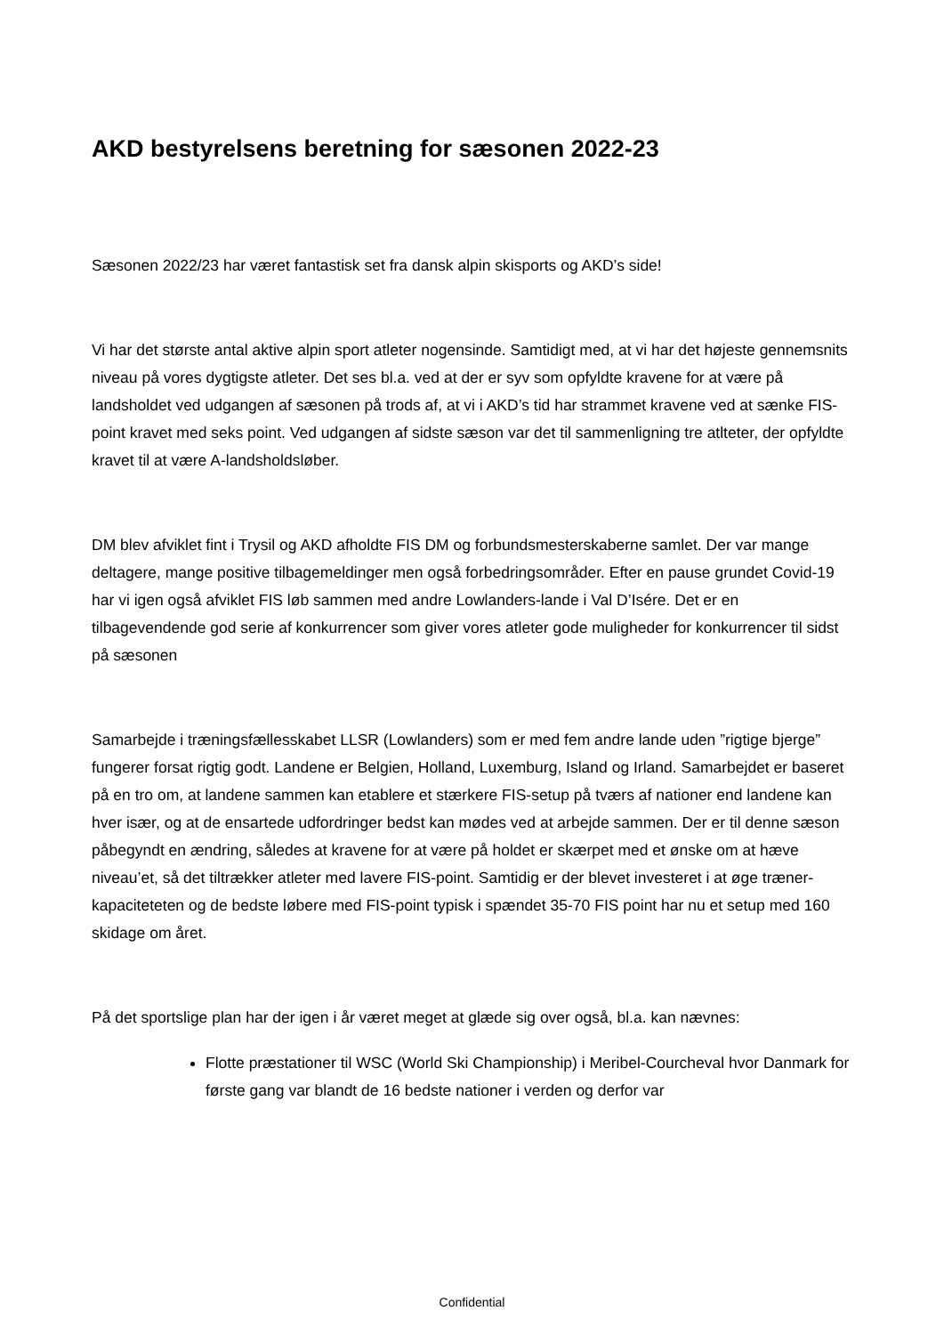AKD bestyrelsens beretning for sæsonen 2022-23
Sæsonen 2022/23 har været fantastisk set fra dansk alpin skisports og AKD’s side!
Vi har det største antal aktive alpin sport atleter nogensinde. Samtidigt med, at vi har det højeste gennemsnits niveau på vores dygtigste atleter. Det ses bl.a. ved at der er syv som opfyldte kravene for at være på landsholdet ved udgangen af sæsonen på trods af, at vi i AKD’s tid har strammet kravene ved at sænke FIS-point kravet med seks point. Ved udgangen af sidste sæson var det til sammenligning tre atlteter, der opfyldte kravet til at være A-landsholdsløber.
DM blev afviklet fint i Trysil og AKD afholdte FIS DM og forbundsmesterskaberne samlet. Der var mange deltagere, mange positive tilbagemeldinger men også forbedringsområder. Efter en pause grundet Covid-19 har vi igen også afviklet FIS løb sammen med andre Lowlanders-lande i Val D’Isére. Det er en tilbagevendende god serie af konkurrencer som giver vores atleter gode muligheder for konkurrencer til sidst på sæsonen
Samarbejde i træningsfællesskabet LLSR (Lowlanders) som er med fem andre lande uden ”rigtige bjerge” fungerer forsat rigtig godt. Landene er Belgien, Holland, Luxemburg, Island og Irland. Samarbejdet er baseret på en tro om, at landene sammen kan etablere et stærkere FIS-setup på tværs af nationer end landene kan hver især, og at de ensartede udfordringer bedst kan mødes ved at arbejde sammen. Der er til denne sæson påbegyndt en ændring, således at kravene for at være på holdet er skærpet med et ønske om at hæve niveau’et, så det tiltrækker atleter med lavere FIS-point. Samtidig er der blevet investeret i at øge træner-kapaciteteten og de bedste løbere med FIS-point typisk i spændet 35-70 FIS point har nu et setup med 160 skidage om året.
På det sportslige plan har der igen i år været meget at glæde sig over også, bl.a. kan nævnes:
Flotte præstationer til WSC (World Ski Championship) i Meribel-Courcheval hvor Danmark for første gang var blandt de 16 bedste nationer i verden og derfor var
Confidential